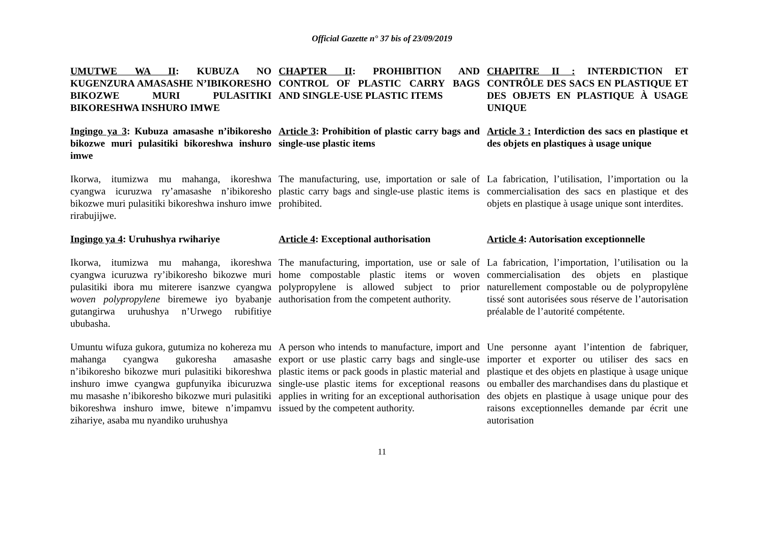Official Gazette n° 37 bis of 23/09/2019
UMUTWE WA II: KUBUZA NO KUGENZURA AMASASHE N’IBIKORESHO BIKOZWE MURI PULASITIKI BIKORESHWA INSHURO IMWE
CHAPTER II: PROHIBITION AND CONTROL OF PLASTIC CARRY BAGS AND SINGLE-USE PLASTIC ITEMS
CHAPITRE II : INTERDICTION ET CONTRÔLE DES SACS EN PLASTIQUE ET DES OBJETS EN PLASTIQUE À USAGE UNIQUE
Ingingo ya 3: Kubuza amasashe n’ibikoresho bikozwe muri pulasitiki bikoreshwa inshuro imwe
Article 3: Prohibition of plastic carry bags and single-use plastic items
Article 3 : Interdiction des sacs en plastique et des objets en plastiques à usage unique
Ikorwa, itumizwa mu mahanga, ikoreshwa cyangwa icuruzwa ry’amasashe n’ibikoresho bikozwe muri pulasitiki bikoreshwa inshuro imwe rirabujijwe.
The manufacturing, use, importation or sale of plastic carry bags and single-use plastic items is prohibited.
La fabrication, l’utilisation, l’importation ou la commercialisation des sacs en plastique et des objets en plastique à usage unique sont interdites.
Ingingo ya 4: Uruhushya rwihariye Article 4: Exceptional authorisation
Article 4: Autorisation exceptionnelle
Ikorwa, itumizwa mu mahanga, ikoreshwa cyangwa icuruzwa ry’ibikoresho bikozwe muri pulasitiki ibora mu miterere isanzwe cyangwa woven polypropylene biremewe iyo byabanje gutangirwa uruhushya n’Urwego rubifitiye ububasha.
The manufacturing, importation, use or sale of home compostable plastic items or woven polypropylene is allowed subject to prior authorisation from the competent authority.
La fabrication, l’importation, l’utilisation ou la commercialisation des objets en plastique naturellement compostable ou de polypropylène tissé sont autorisées sous réserve de l’autorisation préalable de l’autorité compétente.
Umuntu wifuza gukora, gutumiza no kohereza mu mahanga cyangwa gukoresha amasashe n’ibikoresho bikozwe muri pulasitiki bikoreshwa inshuro imwe cyangwa gupfunyika ibicuruzwa mu masashe n’ibikoresho bikozwe muri pulasitiki bikoreshwa inshuro imwe, bitewe n’impamvu zihariye, asaba mu nyandiko uruhushya
A person who intends to manufacture, import and export or use plastic carry bags and single-use plastic items or pack goods in plastic material and single-use plastic items for exceptional reasons applies in writing for an exceptional authorisation issued by the competent authority.
Une personne ayant l’intention de fabriquer, importer et exporter ou utiliser des sacs en plastique et des objets en plastique à usage unique ou emballer des marchandises dans du plastique et des objets en plastique à usage unique pour des raisons exceptionnelles demande par écrit une autorisation
11